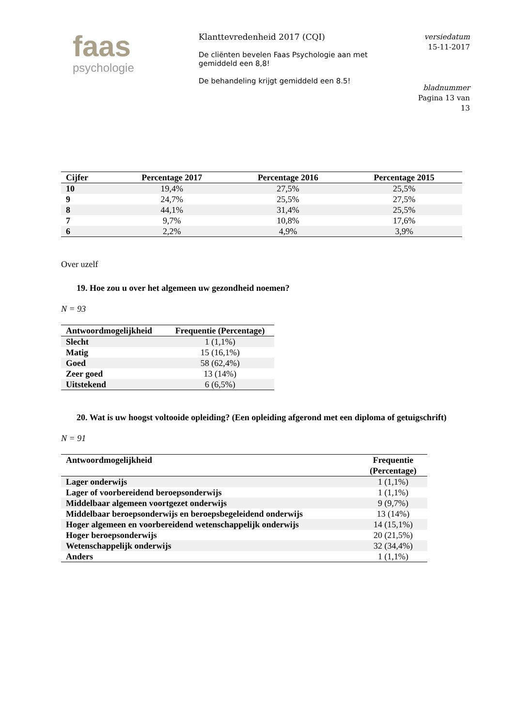faas
psychologie
Klanttevredenheid 2017 (CQI)
De cliënten bevelen Faas Psychologie aan met gemiddeld een 8,8!
De behandeling krijgt gemiddeld een 8.5!
versiedatum
15-11-2017
bladnummer
Pagina 13 van
13
| Cijfer | Percentage 2017 | Percentage 2016 | Percentage 2015 |
| --- | --- | --- | --- |
| 10 | 19,4% | 27,5% | 25,5% |
| 9 | 24,7% | 25,5% | 27,5% |
| 8 | 44,1% | 31,4% | 25,5% |
| 7 | 9,7% | 10,8% | 17,6% |
| 6 | 2,2% | 4,9% | 3,9% |
Over uzelf
19. Hoe zou u over het algemeen uw gezondheid noemen?
N = 93
| Antwoordmogelijkheid | Frequentie (Percentage) |
| --- | --- |
| Slecht | 1 (1,1%) |
| Matig | 15 (16,1%) |
| Goed | 58 (62,4%) |
| Zeer goed | 13 (14%) |
| Uitstekend | 6 (6,5%) |
20. Wat is uw hoogst voltooide opleiding? (Een opleiding afgerond met een diploma of getuigschrift)
N = 91
| Antwoordmogelijkheid | Frequentie (Percentage) |
| --- | --- |
| Lager onderwijs | 1 (1,1%) |
| Lager of voorbereidend beroepsonderwijs | 1 (1,1%) |
| Middelbaar algemeen voortgezet onderwijs | 9 (9,7%) |
| Middelbaar beroepsonderwijs en beroepsbegeleidend onderwijs | 13 (14%) |
| Hoger algemeen en voorbereidend wetenschappelijk onderwijs | 14 (15,1%) |
| Hoger beroepsonderwijs | 20 (21,5%) |
| Wetenschappelijk onderwijs | 32 (34,4%) |
| Anders | 1 (1,1%) |